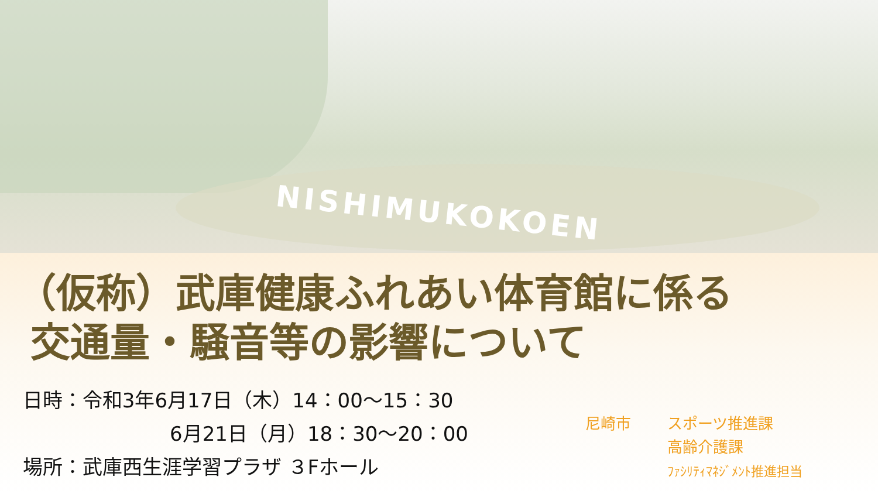NISHIMUKOKOEN
（仮称）武庫健康ふれあい体育館に係る
交通量・騒音等の影響について
日時：令和3年6月17日（木）14：00～15：30
6月21日（月）18：30～20：00
場所：武庫西生涯学習プラザ ３Fホール
尼崎市 スポーツ推進課
高齢介護課
ﾌｧｼﾘﾃｨﾏﾈｼﾞﾒﾝﾄ推進担当